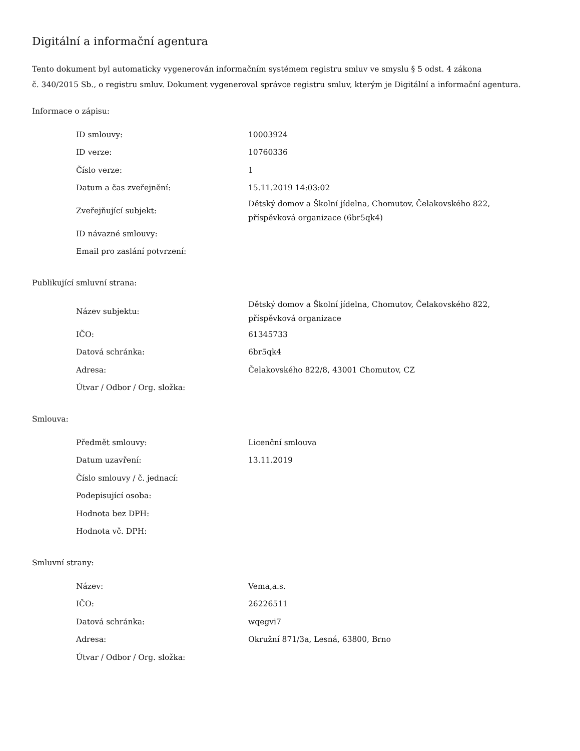Digitální a informační agentura
Tento dokument byl automaticky vygenerován informačním systémem registru smluv ve smyslu § 5 odst. 4 zákona
č. 340/2015 Sb., o registru smluv. Dokument vygeneroval správce registru smluv, kterým je Digitální a informační agentura.
Informace o zápisu:
| ID smlouvy: | 10003924 |
| ID verze: | 10760336 |
| Číslo verze: | 1 |
| Datum a čas zveřejnění: | 15.11.2019 14:03:02 |
| Zveřejňující subjekt: | Dětský domov a Školní jídelna, Chomutov, Čelakovského 822, příspěvková organizace (6br5qk4) |
| ID návazné smlouvy: | |
| Email pro zaslání potvrzení: | |
Publikující smluvní strana:
| Název subjektu: | Dětský domov a Školní jídelna, Chomutov, Čelakovského 822, příspěvková organizace |
| IČO: | 61345733 |
| Datová schránka: | 6br5qk4 |
| Adresa: | Čelakovského 822/8, 43001 Chomutov, CZ |
| Útvar / Odbor / Org. složka: | |
Smlouva:
| Předmět smlouvy: | Licenční smlouva |
| Datum uzavření: | 13.11.2019 |
| Číslo smlouvy / č. jednací: | |
| Podepisující osoba: | |
| Hodnota bez DPH: | |
| Hodnota vč. DPH: | |
Smluvní strany:
| Název: | Vema,a.s. |
| IČO: | 26226511 |
| Datová schránka: | wqegvi7 |
| Adresa: | Okružní 871/3a, Lesná, 63800, Brno |
| Útvar / Odbor / Org. složka: | |